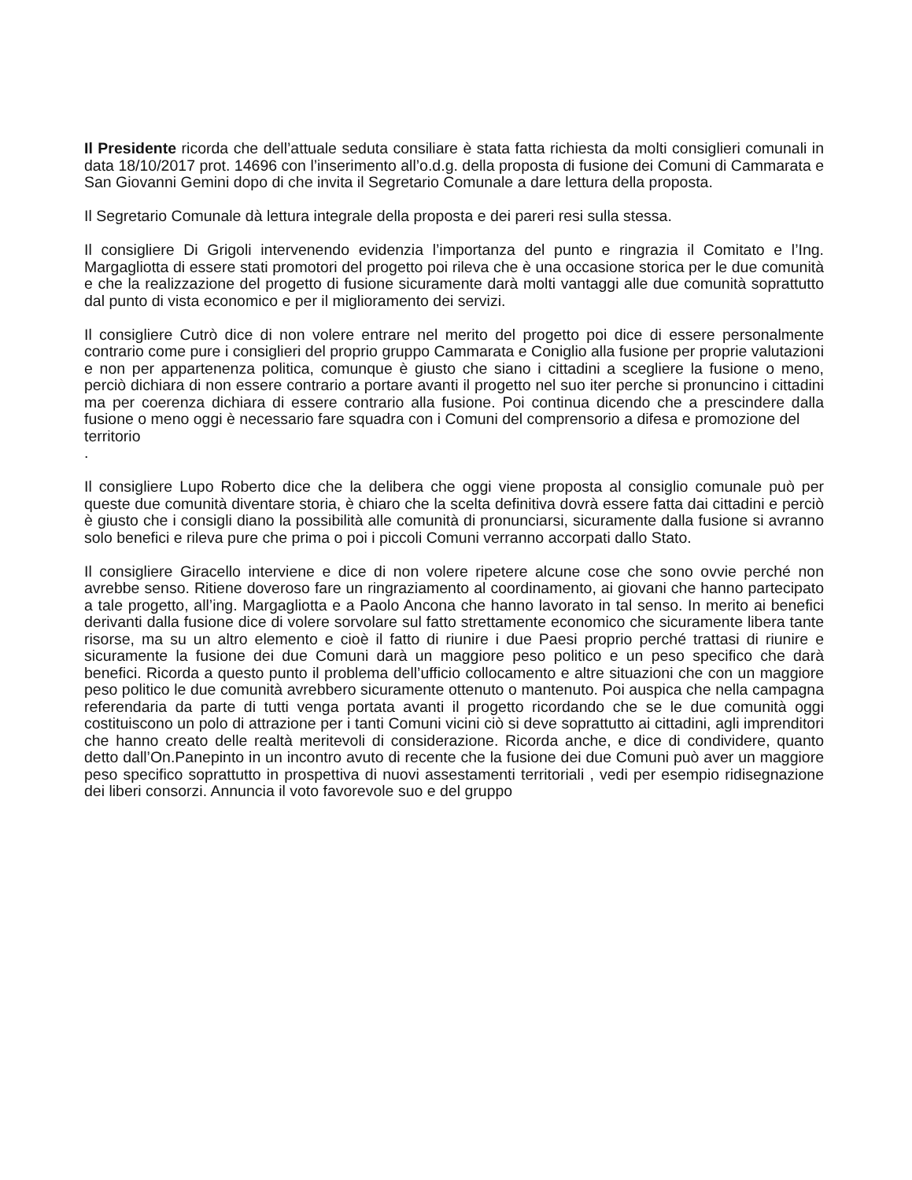Il Presidente ricorda che dell’attuale seduta consiliare è stata fatta richiesta da molti consiglieri comunali in data 18/10/2017 prot. 14696 con l’inserimento all’o.d.g. della proposta di fusione dei Comuni di Cammarata e San Giovanni Gemini dopo di che invita il Segretario Comunale a dare lettura della proposta.
Il Segretario Comunale dà lettura integrale della proposta e dei pareri resi sulla stessa.
Il consigliere Di Grigoli intervenendo evidenzia l’importanza del punto e ringrazia il Comitato e l’Ing. Margagliotta di essere stati promotori del progetto poi rileva che è una occasione storica per le due comunità e che la realizzazione del progetto di fusione sicuramente darà molti vantaggi alle due comunità soprattutto dal punto di vista economico e per il miglioramento dei servizi.
Il consigliere Cutrò dice di non volere entrare nel merito del progetto poi dice di essere personalmente contrario come pure i consiglieri del proprio gruppo Cammarata e Coniglio alla fusione per proprie valutazioni e non per appartenenza politica, comunque è giusto che siano i cittadini a scegliere la fusione o meno, perciò dichiara di non essere contrario a portare avanti il progetto nel suo iter perche si pronuncino i cittadini ma per coerenza dichiara di essere contrario alla fusione. Poi continua dicendo che a prescindere dalla fusione o meno oggi è necessario fare squadra con i Comuni del comprensorio a difesa e promozione del
territorio
.
Il consigliere Lupo Roberto dice che la delibera che oggi viene proposta al consiglio comunale può per queste due comunità diventare storia, è chiaro che la scelta definitiva dovrà essere fatta dai cittadini e perciò è giusto che i consigli diano la possibilità alle comunità di pronunciarsi, sicuramente dalla fusione si avranno solo benefici e rileva pure che prima o poi i piccoli Comuni verranno accorpati dallo Stato.
Il consigliere Giracello interviene e dice di non volere ripetere alcune cose che sono ovvie perché non avrebbe senso. Ritiene doveroso fare un ringraziamento al coordinamento, ai giovani che hanno partecipato a tale progetto, all’ing. Margagliotta e a Paolo Ancona che hanno lavorato in tal senso. In merito ai benefici derivanti dalla fusione dice di volere sorvolare sul fatto strettamente economico che sicuramente libera tante risorse, ma su un altro elemento e cioè il fatto di riunire i due Paesi proprio perché trattasi di riunire e sicuramente la fusione dei due Comuni darà un maggiore peso politico e un peso specifico che darà benefici. Ricorda a questo punto il problema dell’ufficio collocamento e altre situazioni che con un maggiore peso politico le due comunità avrebbero sicuramente ottenuto o mantenuto. Poi auspica che nella campagna referendaria da parte di tutti venga portata avanti il progetto ricordando che se le due comunità oggi costituiscono un polo di attrazione per i tanti Comuni vicini ciò si deve soprattutto ai cittadini, agli imprenditori che hanno creato delle realtà meritevoli di considerazione. Ricorda anche, e dice di condividere, quanto detto dall’On.Panepinto in un incontro avuto di recente che la fusione dei due Comuni può aver un maggiore peso specifico soprattutto in prospettiva di nuovi assestamenti territoriali , vedi per esempio ridisegnazione dei liberi consorzi. Annuncia il voto favorevole suo e del gruppo